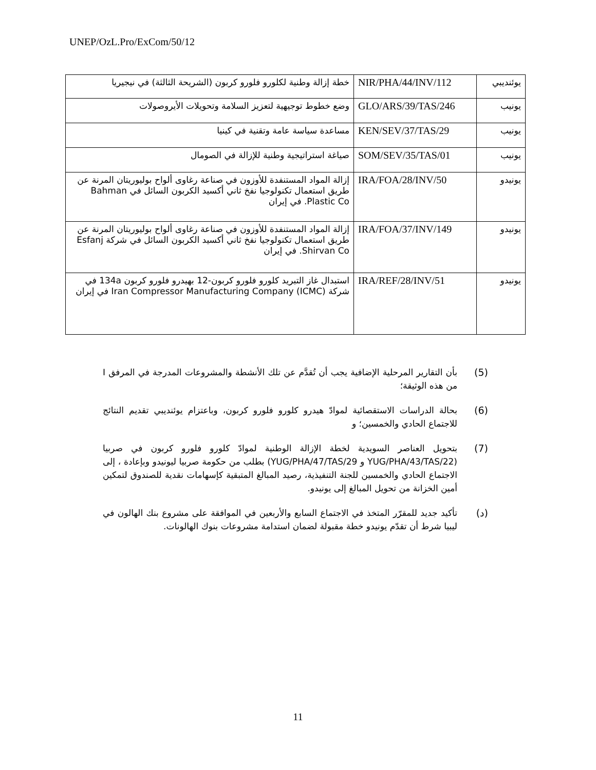UNEP/OzL.Pro/ExCom/50/12
| يوئنديبي | NIR/PHA/44/INV/112 | خطة إزالة وطنية لكلورو فلورو كربون (الشريحة الثالثة) في نيجيريا |
| يونيب | GLO/ARS/39/TAS/246 | وضع خطوط توجيهية لتعزيز السلامة وتحويلات الأيروصولات |
| يونيب | KEN/SEV/37/TAS/29 | مساعدة سياسة عامة وتقنية في كينيا |
| يونيب | SOM/SEV/35/TAS/01 | صياغة استراتيجية وطنية للإزالة في الصومال |
| يونيدو | IRA/FOA/28/INV/50 | إزالة المواد المستنفدة للأوزون في صناعة رغاوى ألواح بوليوريتان المرنة عن طريق استعمال تكنولوجيا نفخ ثاني أكسيد الكربون السائل في Bahman Plastic Co. في إيران |
| يونيدو | IRA/FOA/37/INV/149 | إزالة المواد المستنفدة للأوزون في صناعة رغاوى ألواح بوليوريتان المرنة عن طريق استعمال تكنولوجيا نفخ ثاني أكسيد الكربون السائل في شركة Esfanj Shirvan Co. في إيران |
| يونيدو | IRA/REF/28/INV/51 | استبدال غاز التبريد كلورو فلورو كربون-12 بهيدرو فلورو كربون 134a في شركة Iran Compressor Manufacturing Company (ICMC) في إيران |
(5) بأن التقارير المرحلية الإضافية يجب أن تُقدَّم عن تلك الأنشطة والمشروعات المدرجة في المرفق I من هذه الوثيقة؛
(6) بحالة الدراسات الاستقصائية لموادّ هيدرو كلورو فلورو كربون، وباعتزام يوئنديبي تقديم النتائج للاجتماع الحادي والخمسين؛ و
(7) بتحويل العناصر السويدية لخطة الإزالة الوطنية لموادّ كلورو فلورو كربون في صربيا (YUG/PHA/43/TAS/22 و YUG/PHA/47/TAS/29) بطلب من حكومة صربيا ليونيدو وبإعادة ، إلى الاجتماع الحادي والخمسين للجنة التنفيذية، رصيد المبالغ المتبقية كإسهامات نقدية للصندوق لتمكين أمين الخزانة من تحويل المبالغ إلى يونيدو.
(د) تأكيد جديد للمقرّر المتخذ في الاجتماع السابع والأربعين في الموافقة على مشروع بنك الهالون في ليبيا شرط أن تقدّم يونيدو خطة مقبولة لضمان استدامة مشروعات بنوك الهالونات.
11